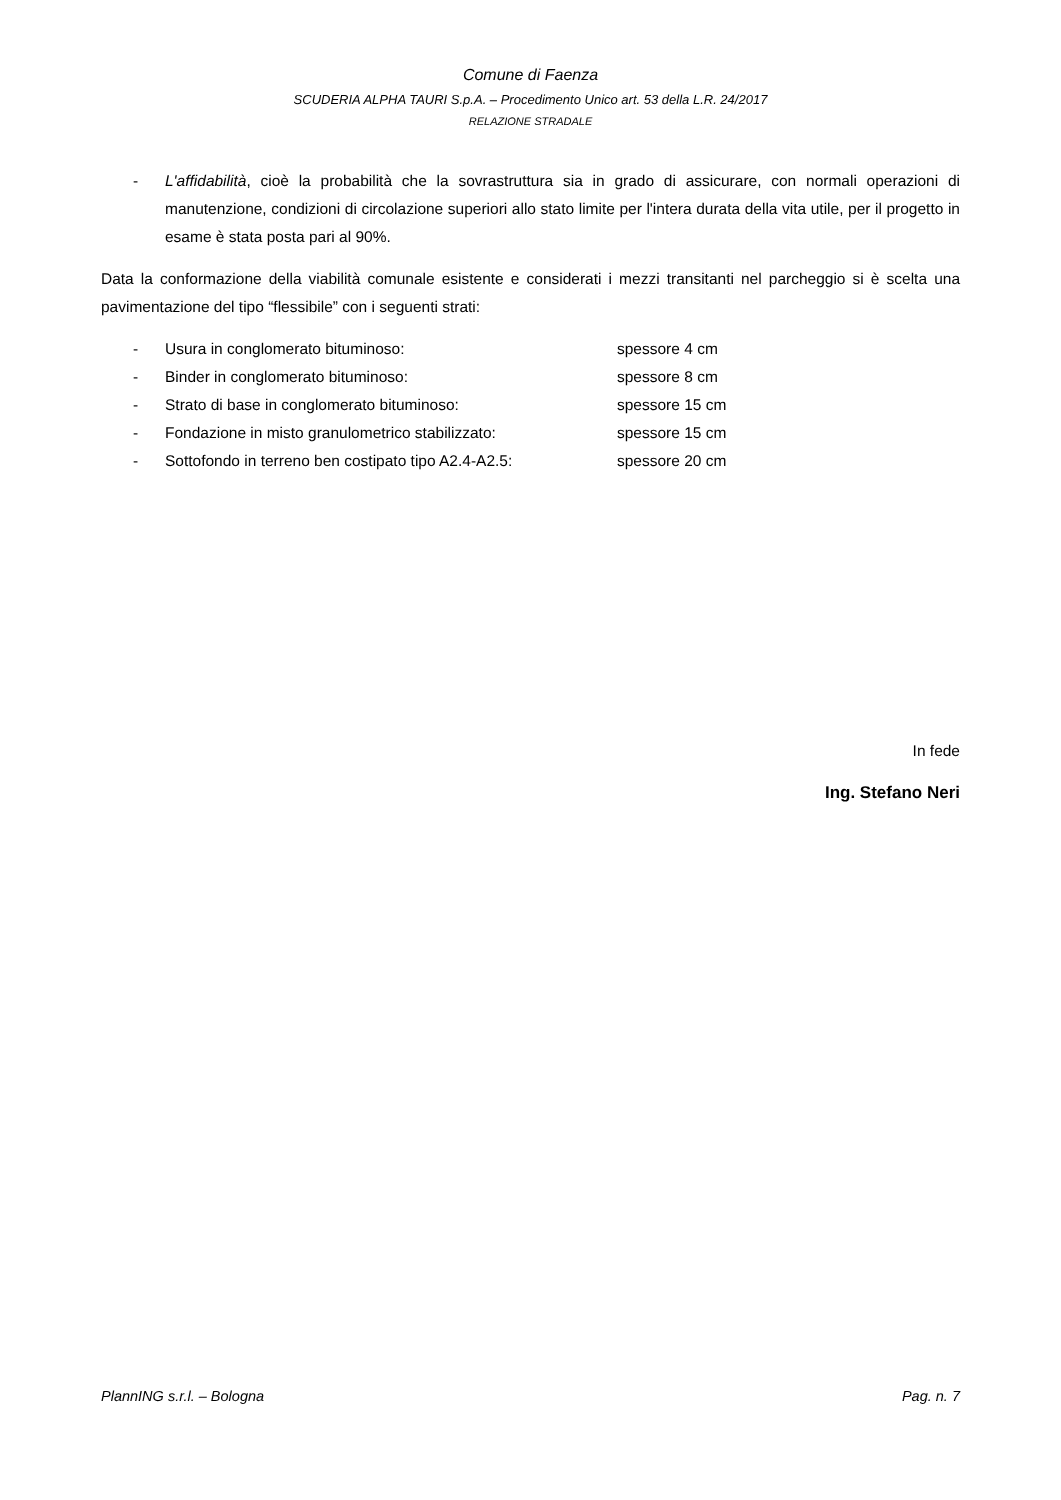Comune di Faenza
SCUDERIA ALPHA TAURI S.p.A. – Procedimento Unico art. 53 della L.R. 24/2017
RELAZIONE STRADALE
- L'affidabilità, cioè la probabilità che la sovrastruttura sia in grado di assicurare, con normali operazioni di manutenzione, condizioni di circolazione superiori allo stato limite per l'intera durata della vita utile, per il progetto in esame è stata posta pari al 90%.
Data la conformazione della viabilità comunale esistente e considerati i mezzi transitanti nel parcheggio si è scelta una pavimentazione del tipo “flessibile” con i seguenti strati:
| - | Usura in conglomerato bituminoso: | spessore 4 cm |
| - | Binder in conglomerato bituminoso: | spessore 8 cm |
| - | Strato di base in conglomerato bituminoso: | spessore 15 cm |
| - | Fondazione in misto granulometrico stabilizzato: | spessore 15 cm |
| - | Sottofondo in terreno ben costipato tipo A2.4-A2.5: | spessore 20 cm |
In fede
Ing. Stefano Neri
PlannING s.r.l. – Bologna Pag. n. 7